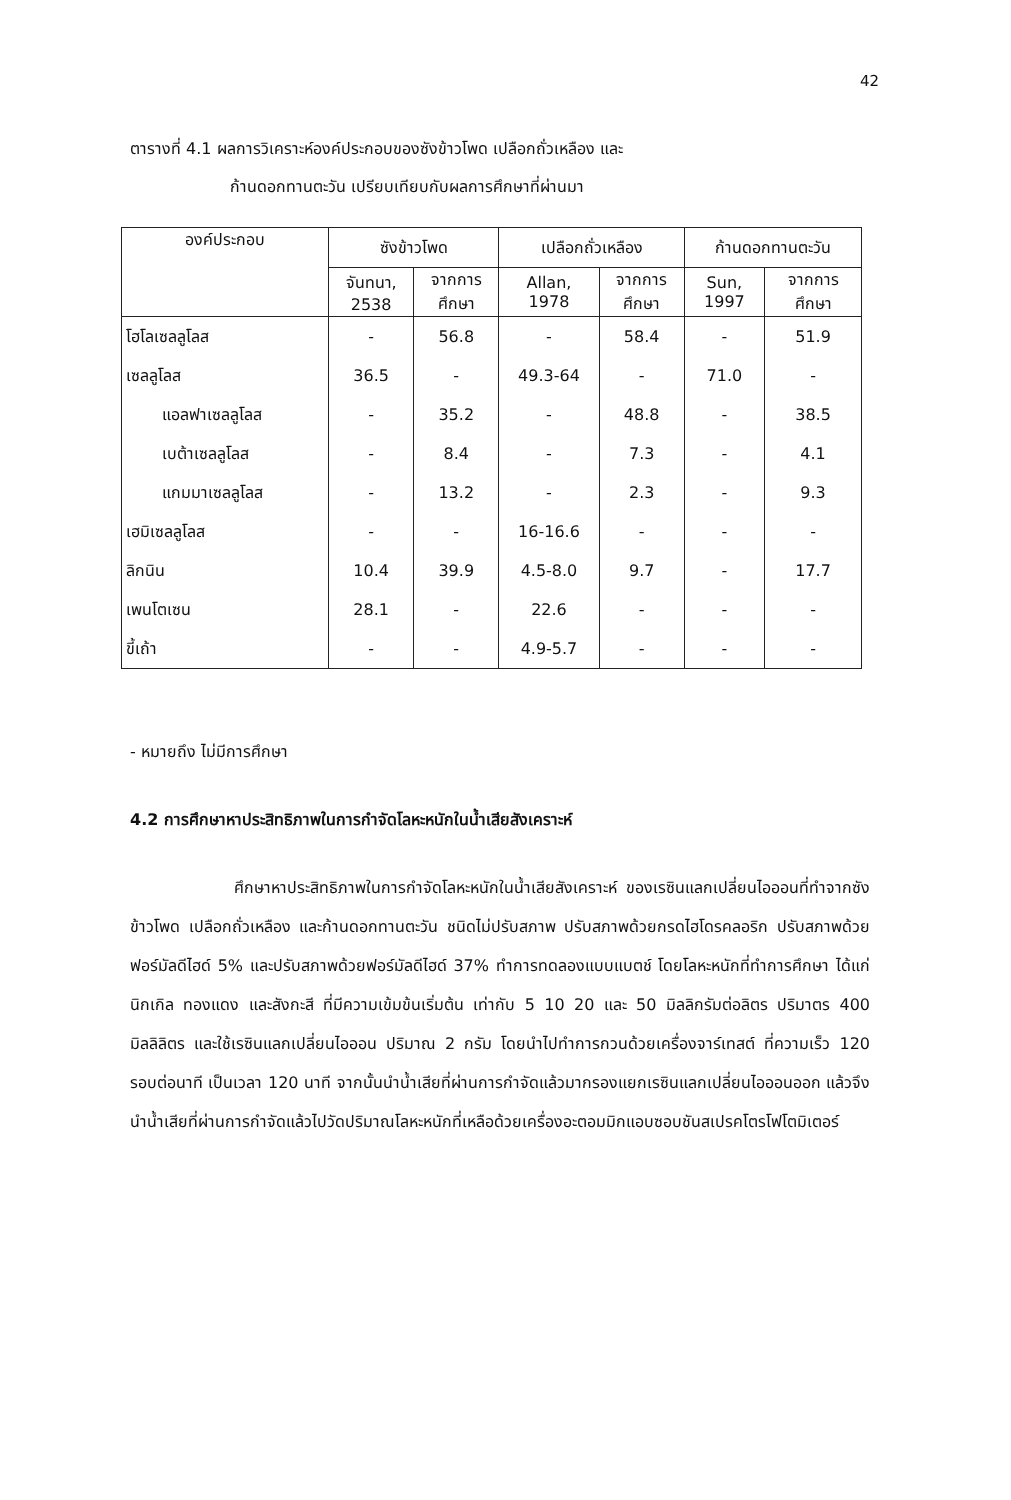42
ตารางที่ 4.1 ผลการวิเคราะห์องค์ประกอบของซังข้าวโพด เปลือกถั่วเหลือง และ
ก้านดอกทานตะวัน เปรียบเทียบกับผลการศึกษาที่ผ่านมา
| องค์ประกอบ | ซังข้าวโพด | | เปลือกถั่วเหลือง | | ก้านดอกทานตะวัน | |
| --- | --- | --- | --- | --- | --- | --- |
| | จันทนา, 2538 | จากการ ศึกษา | Allan, 1978 | จากการ ศึกษา | Sun, 1997 | จากการ ศึกษา |
| โฮโลเซลลูโลส | - | 56.8 | - | 58.4 | - | 51.9 |
| เซลลูโลส | 36.5 | - | 49.3-64 | - | 71.0 | - |
| แอลฟาเซลลูโลส | - | 35.2 | - | 48.8 | - | 38.5 |
| เบต้าเซลลูโลส | - | 8.4 | - | 7.3 | - | 4.1 |
| แกมมาเซลลูโลส | - | 13.2 | - | 2.3 | - | 9.3 |
| เฮมิเซลลูโลส | - | - | 16-16.6 | - | - | - |
| ลิกนิน | 10.4 | 39.9 | 4.5-8.0 | 9.7 | - | 17.7 |
| เพนโตเซน | 28.1 | - | 22.6 | - | - | - |
| ขี้เถ้า | - | - | 4.9-5.7 | - | - | - |
- หมายถึง ไม่มีการศึกษา
4.2 การศึกษาหาประสิทธิภาพในการกำจัดโลหะหนักในน้ำเสียสังเคราะห์
ศึกษาหาประสิทธิภาพในการกำจัดโลหะหนักในน้ำเสียสังเคราะห์ ของเรซินแลกเปลี่ยนไอออนที่ทำจากซังข้าวโพด เปลือกถั่วเหลือง และก้านดอกทานตะวัน ชนิดไม่ปรับสภาพ ปรับสภาพด้วยกรดไฮโดรคลอริก ปรับสภาพด้วยฟอร์มัลดีไฮด์ 5% และปรับสภาพด้วยฟอร์มัลดีไฮด์ 37% ทำการทดลองแบบแบตช์ โดยโลหะหนักที่ทำการศึกษา ได้แก่ นิกเกิล ทองแดง และสังกะสี ที่มีความเข้มข้นเริ่มต้น เท่ากับ 5 10 20 และ 50 มิลลิกรัมต่อลิตร ปริมาตร 400 มิลลิลิตร และใช้เรซินแลกเปลี่ยนไอออน ปริมาณ 2 กรัม โดยนำไปทำการกวนด้วยเครื่องจาร์เทสต์ ที่ความเร็ว 120 รอบต่อนาที เป็นเวลา 120 นาที จากนั้นนำน้ำเสียที่ผ่านการกำจัดแล้วมากรองแยกเรซินแลกเปลี่ยนไอออนออก แล้วจึงนำน้ำเสียที่ผ่านการกำจัดแล้วไปวัดปริมาณโลหะหนักที่เหลือด้วยเครื่องอะตอมมิกแอบซอบชันสเปรคโตรโฟโตมิเตอร์